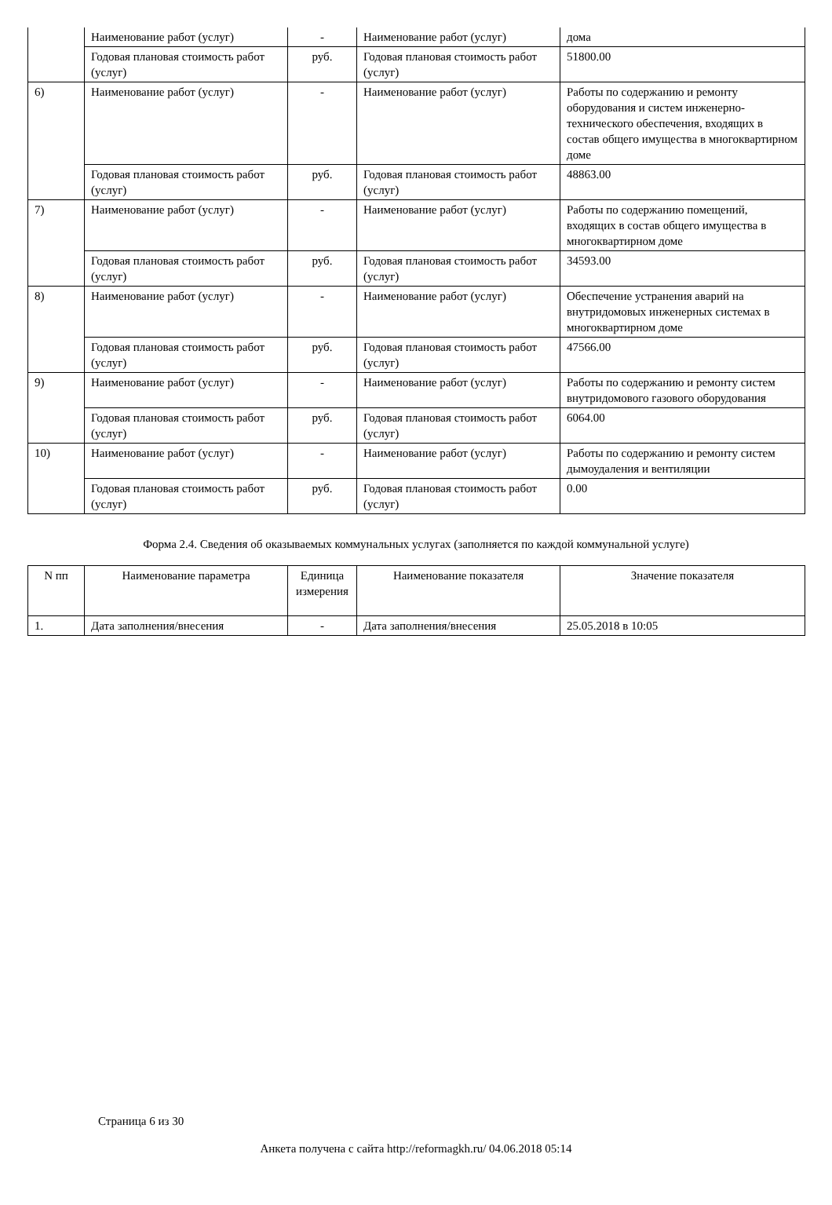| | Наименование работ (услуг) | - | Наименование работ (услуг) | дома |
| | Годовая плановая стоимость работ (услуг) | руб. | Годовая плановая стоимость работ (услуг) | 51800.00 |
| 6) | Наименование работ (услуг) | - | Наименование работ (услуг) | Работы по содержанию и ремонту оборудования и систем инженерно-технического обеспечения, входящих в состав общего имущества в многоквартирном доме |
| | Годовая плановая стоимость работ (услуг) | руб. | Годовая плановая стоимость работ (услуг) | 48863.00 |
| 7) | Наименование работ (услуг) | - | Наименование работ (услуг) | Работы по содержанию помещений, входящих в состав общего имущества в многоквартирном доме |
| | Годовая плановая стоимость работ (услуг) | руб. | Годовая плановая стоимость работ (услуг) | 34593.00 |
| 8) | Наименование работ (услуг) | - | Наименование работ (услуг) | Обеспечение устранения аварий на внутридомовых инженерных системах в многоквартирном доме |
| | Годовая плановая стоимость работ (услуг) | руб. | Годовая плановая стоимость работ (услуг) | 47566.00 |
| 9) | Наименование работ (услуг) | - | Наименование работ (услуг) | Работы по содержанию и ремонту систем внутридомового газового оборудования |
| | Годовая плановая стоимость работ (услуг) | руб. | Годовая плановая стоимость работ (услуг) | 6064.00 |
| 10) | Наименование работ (услуг) | - | Наименование работ (услуг) | Работы по содержанию и ремонту систем дымоудаления и вентиляции |
| | Годовая плановая стоимость работ (услуг) | руб. | Годовая плановая стоимость работ (услуг) | 0.00 |
Форма 2.4. Сведения об оказываемых коммунальных услугах (заполняется по каждой коммунальной услуге)
| N пп | Наименование параметра | Единица измерения | Наименование показателя | Значение показателя |
| --- | --- | --- | --- | --- |
| 1. | Дата заполнения/внесения | - | Дата заполнения/внесения | 25.05.2018 в 10:05 |
Страница 6 из 30
Анкета получена с сайта http://reformagkh.ru/ 04.06.2018 05:14